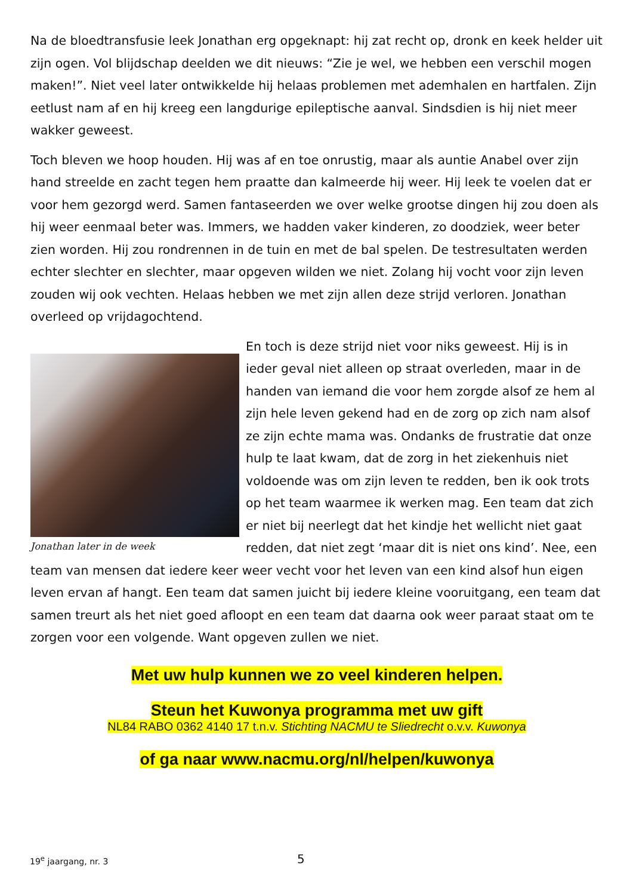Na de bloedtransfusie leek Jonathan erg opgeknapt: hij zat recht op, dronk en keek helder uit zijn ogen. Vol blijdschap deelden we dit nieuws: “Zie je wel, we hebben een verschil mogen maken!”. Niet veel later ontwikkelde hij helaas problemen met ademhalen en hartfalen. Zijn eetlust nam af en hij kreeg een langdurige epileptische aanval. Sindsdien is hij niet meer wakker geweest.
Toch bleven we hoop houden. Hij was af en toe onrustig, maar als auntie Anabel over zijn hand streelde en zacht tegen hem praatte dan kalmeerde hij weer. Hij leek te voelen dat er voor hem gezorgd werd. Samen fantaseerden we over welke grootse dingen hij zou doen als hij weer eenmaal beter was. Immers, we hadden vaker kinderen, zo doodziek, weer beter zien worden. Hij zou rondrennen in de tuin en met de bal spelen. De testresultaten werden echter slechter en slechter, maar opgeven wilden we niet. Zolang hij vocht voor zijn leven zouden wij ook vechten. Helaas hebben we met zijn allen deze strijd verloren. Jonathan overleed op vrijdagochtend.
Jonathan later in de week
En toch is deze strijd niet voor niks geweest. Hij is in ieder geval niet alleen op straat overleden, maar in de handen van iemand die voor hem zorgde alsof ze hem al zijn hele leven gekend had en de zorg op zich nam alsof ze zijn echte mama was. Ondanks de frustratie dat onze hulp te laat kwam, dat de zorg in het ziekenhuis niet voldoende was om zijn leven te redden, ben ik ook trots op het team waarmee ik werken mag. Een team dat zich er niet bij neerlegt dat het kindje het wellicht niet gaat redden, dat niet zegt ‘maar dit is niet ons kind’. Nee, een team van mensen dat iedere keer weer vecht voor het leven van een kind alsof hun eigen leven ervan af hangt. Een team dat samen juicht bij iedere kleine vooruitgang, een team dat samen treurt als het niet goed afloopt en een team dat daarna ook weer paraat staat om te zorgen voor een volgende. Want opgeven zullen we niet.
Met uw hulp kunnen we zo veel kinderen helpen.
Steun het Kuwonya programma met uw gift
NL84 RABO 0362 4140 17 t.n.v. Stichting NACMU te Sliedrecht o.v.v. Kuwonya
of ga naar www.nacmu.org/nl/helpen/kuwonya
19<sup>e</sup> jaargang, nr. 3 5